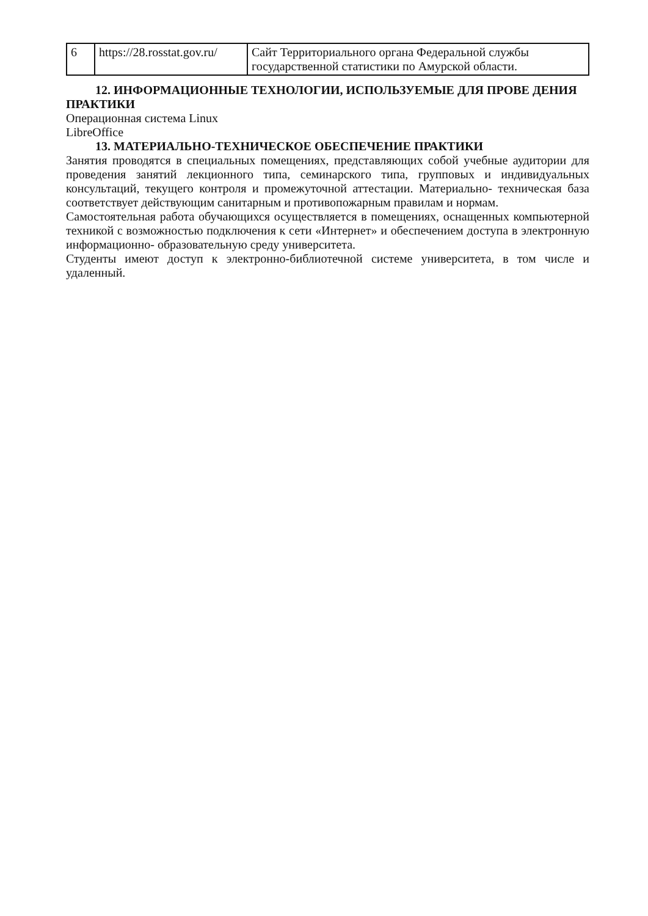| 6 | https://28.rosstat.gov.ru/ | Сайт Территориального органа Федеральной службы государственной статистики по Амурской области. |
12. ИНФОРМАЦИОННЫЕ ТЕХНОЛОГИИ, ИСПОЛЬЗУЕМЫЕ ДЛЯ ПРОВЕ ДЕНИЯ ПРАКТИКИ
Операционная система Linux
LibreOffice
13. МАТЕРИАЛЬНО-ТЕХНИЧЕСКОЕ ОБЕСПЕЧЕНИЕ ПРАКТИКИ
Занятия проводятся в специальных помещениях, представляющих собой учебные аудитории для проведения занятий лекционного типа, семинарского типа, групповых и индивидуальных консультаций, текущего контроля и промежуточной аттестации. Материально- техническая база соответствует действующим санитарным и противопожарным правилам и нормам.
Самостоятельная работа обучающихся осуществляется в помещениях, оснащенных компьютерной техникой с возможностью подключения к сети «Интернет» и обеспечением доступа в электронную информационно- образовательную среду университета.
Студенты имеют доступ к электронно-библиотечной системе университета, в том числе и удаленный.